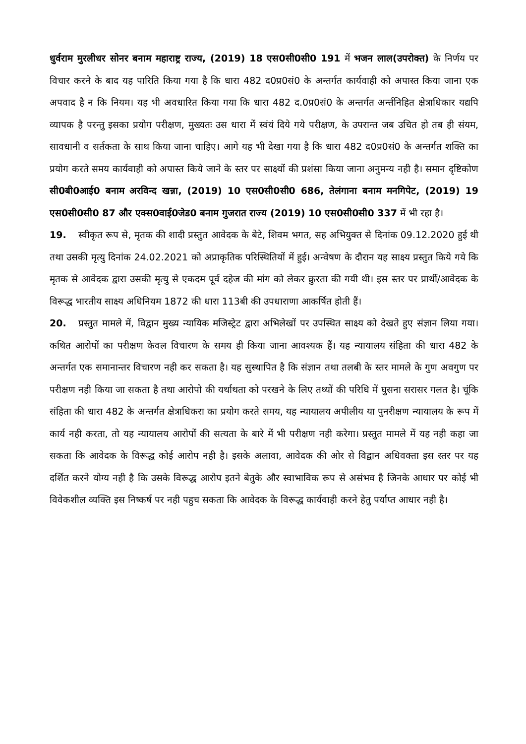धुर्वराम मुरलीधर सोनर बनाम महाराष्ट्र राज्य, (2019) 18 एस0सी0सी0 191 में भजन लाल(उपरोक्त) के निर्णय पर विचार करने के बाद यह पारिति किया गया है कि धारा 482 द0प्र0सं0 के अन्तर्गत कार्यवाही को अपास्त किया जाना एक अपवाद है न कि नियम। यह भी अवधारित किया गया कि धारा 482 द.0प्र0सं0 के अन्तर्गत अर्न्तनिहित क्षेत्राधिकार यद्यपि व्यापक है परन्तु इसका प्रयोग परीक्षण, मुख्यतः उस धारा में स्वंयं दिये गये परीक्षण, के उपरान्त जब उचित हो तब ही संयम, सावधानी व सर्तकता के साथ किया जाना चाहिए। आगे यह भी देखा गया है कि धारा 482 द0प्र0सं0 के अन्तर्गत शक्ति का प्रयोग करते समय कार्यवाही को अपास्त किये जाने के स्तर पर साक्ष्यों की प्रशंसा किया जाना अनुमन्य नही है। समान दृष्टिकोण सी0बी0आई0 बनाम अरविन्द खन्ना, (2019) 10 एस0सी0सी0 686, तेलंगाना बनाम मनगिपेट, (2019) 19 एस0सी0सी0 87 और एक्स0वाई0जेड0 बनाम गुजरात राज्य (2019) 10 एस0सी0सी0 337 में भी रहा है।
19. स्वीकृत रूप से, मृतक की शादी प्रस्तुत आवेदक के बेटे, शिवम भगत, सह अभियुक्त से दिनांक 09.12.2020 हुई थी तथा उसकी मृत्यु दिनांक 24.02.2021 को अप्राकृतिक परिस्थितियों में हुई। अन्वेषण के दौरान यह साक्ष्य प्रस्तुत किये गये कि मृतक से आवेदक द्वारा उसकी मृत्यु से एकदम पूर्व दहेज की मांग को लेकर क्रुरता की गयी थी। इस स्तर पर प्रार्थी/आवेदक के विरूद्ध भारतीय साक्ष्य अधिनियम 1872 की धारा 113बी की उपधाराणा आकर्षित होती हैं।
20. प्रस्तुत मामले में, विद्वान मुख्य न्यायिक मजिस्ट्रेट द्वारा अभिलेखों पर उपस्थित साक्ष्य को देखते हुए संज्ञान लिया गया। कथित आरोपों का परीक्षण केवल विचारण के समय ही किया जाना आवश्यक हैं। यह न्यायालय संहिता की धारा 482 के अन्तर्गत एक समानान्तर विचारण नही कर सकता है। यह सुस्थापित है कि संज्ञान तथा तलबी के स्तर मामले के गुण अवगुण पर परीक्षण नही किया जा सकता है तथा आरोपो की यर्थाथता को परखने के लिए तथ्यों की परिधि में घुसना सरासर गलत है। चूंकि संहिता की धारा 482 के अन्तर्गत क्षेत्राधिकरा का प्रयोग करते समय, यह न्यायालय अपीलीय या पुनरीक्षण न्यायालय के रूप में कार्य नही करता, तो यह न्यायालय आरोपों की सत्यता के बारे में भी परीक्षण नही करेगा। प्रस्तुत मामले में यह नही कहा जा सकता कि आवेदक के विरूद्ध कोई आरोप नही है। इसके अलावा, आवेदक की ओर से विद्वान अधिवक्ता इस स्तर पर यह दर्शित करने योग्य नही है कि उसके विरूद्ध आरोप इतने बेतुके और स्वाभाविक रूप से असंभव है जिनके आधार पर कोई भी विवेकशील व्यक्ति इस निष्कर्ष पर नही पहुच सकता कि आवेदक के विरूद्ध कार्यवाही करने हेतु पर्याप्त आधार नही है।